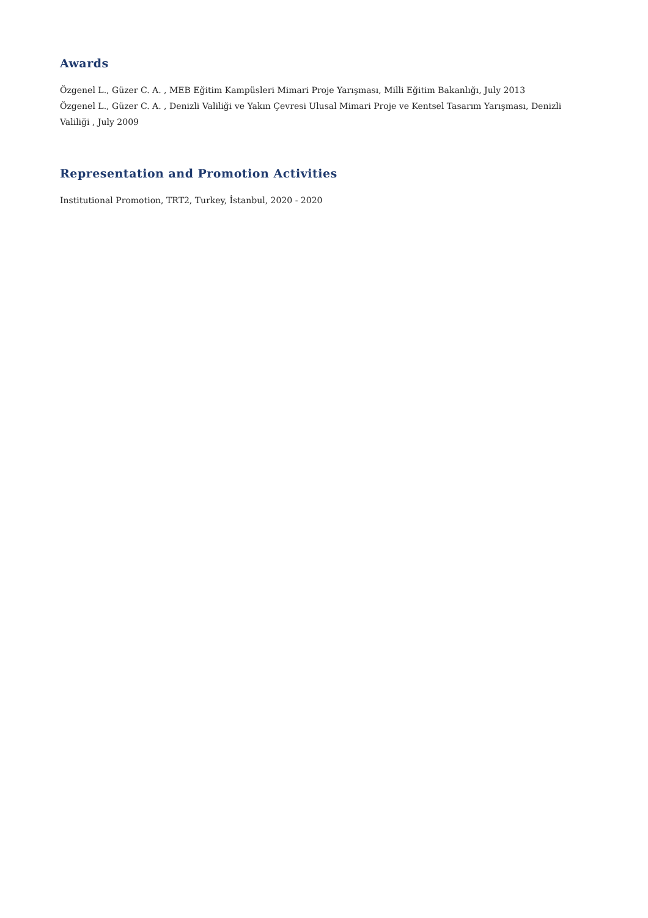Awards
Özgenel L., Güzer C. A. , MEB Eğitim Kampüsleri Mimari Proje Yarışması, Milli Eğitim Bakanlığı, July 2013
Özgenel L., Güzer C. A. , Denizli Valiliği ve Yakın Çevresi Ulusal Mimari Proje ve Kentsel Tasarım Yarışması, Denizli Valiliği , July 2009
Representation and Promotion Activities
Institutional Promotion, TRT2, Turkey, İstanbul, 2020 - 2020